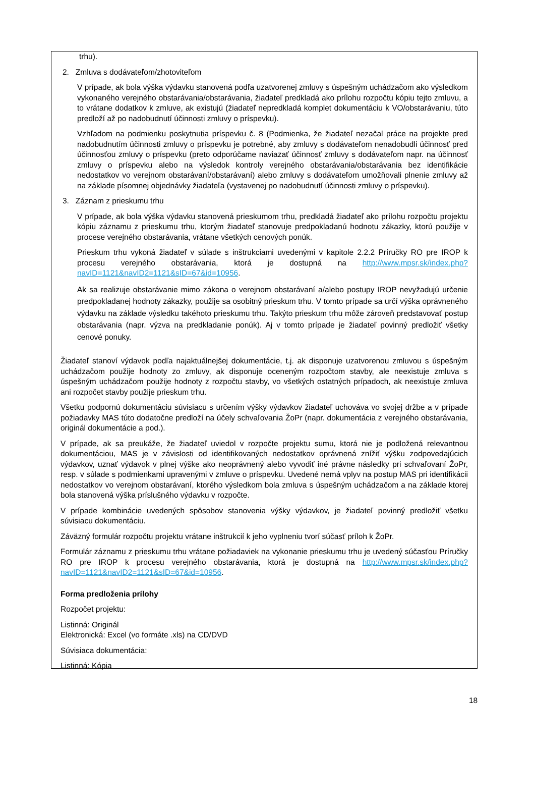trhu).
2. Zmluva s dodávateľom/zhotoviteľom
V prípade, ak bola výška výdavku stanovená podľa uzatvorenej zmluvy s úspešným uchádzačom ako výsledkom vykonaného verejného obstarávania/obstarávania, žiadateľ predkladá ako prílohu rozpočtu kópiu tejto zmluvu, a to vrátane dodatkov k zmluve, ak existujú (žiadateľ nepredkladá komplet dokumentáciu k VO/obstarávaniu, túto predloží až po nadobudnutí účinnosti zmluvy o príspevku).
Vzhľadom na podmienku poskytnutia príspevku č. 8 (Podmienka, že žiadateľ nezačal práce na projekte pred nadobudnutím účinnosti zmluvy o príspevku je potrebné, aby zmluvy s dodávateľom nenadobudli účinnosť pred účinnosťou zmluvy o príspevku (preto odporúčame naviazať účinnosť zmluvy s dodávateľom napr. na účinnosť zmluvy o príspevku alebo na výsledok kontroly verejného obstarávania/obstarávania bez identifikácie nedostatkov vo verejnom obstarávaní/obstarávaní) alebo zmluvy s dodávateľom umožňovali plnenie zmluvy až na základe písomnej objednávky žiadateľa (vystavenej po nadobudnutí účinnosti zmluvy o príspevku).
3. Záznam z prieskumu trhu
V prípade, ak bola výška výdavku stanovená prieskumom trhu, predkladá žiadateľ ako prílohu rozpočtu projektu kópiu záznamu z prieskumu trhu, ktorým žiadateľ stanovuje predpokladanú hodnotu zákazky, ktorú použije v procese verejného obstarávania, vrátane všetkých cenových ponúk.
Prieskum trhu vykoná žiadateľ v súlade s inštrukciami uvedenými v kapitole 2.2.2 Príručky RO pre IROP k procesu verejného obstarávania, ktorá je dostupná na http://www.mpsr.sk/index.php?navID=1121&navID2=1121&sID=67&id=10956.
Ak sa realizuje obstarávanie mimo zákona o verejnom obstarávaní a/alebo postupy IROP nevyžadujú určenie predpokladanej hodnoty zákazky, použije sa osobitný prieskum trhu. V tomto prípade sa určí výška oprávneného výdavku na základe výsledku takéhoto prieskumu trhu. Takýto prieskum trhu môže zároveň predstavovať postup obstarávania (napr. výzva na predkladanie ponúk). Aj v tomto prípade je žiadateľ povinný predložiť všetky cenové ponuky.
Žiadateľ stanoví výdavok podľa najaktuálnejšej dokumentácie, t.j. ak disponuje uzatvorenou zmluvou s úspešným uchádzačom použije hodnoty zo zmluvy, ak disponuje oceneným rozpočtom stavby, ale neexistuje zmluva s úspešným uchádzačom použije hodnoty z rozpočtu stavby, vo všetkých ostatných prípadoch, ak neexistuje zmluva ani rozpočet stavby použije prieskum trhu.
Všetku podpornú dokumentáciu súvisiacu s určením výšky výdavkov žiadateľ uchováva vo svojej držbe a v prípade požiadavky MAS túto dodatočne predloží na účely schvaľovania ŽoPr (napr. dokumentácia z verejného obstarávania, originál dokumentácie a pod.).
V prípade, ak sa preukáže, že žiadateľ uviedol v rozpočte projektu sumu, ktorá nie je podložená relevantnou dokumentáciou, MAS je v závislosti od identifikovaných nedostatkov oprávnená znížiť výšku zodpovedajúcich výdavkov, uznať výdavok v plnej výške ako neoprávnený alebo vyvodiť iné právne následky pri schvaľovaní ŽoPr, resp. v súlade s podmienkami upravenými v zmluve o príspevku. Uvedené nemá vplyv na postup MAS pri identifikácii nedostatkov vo verejnom obstarávaní, ktorého výsledkom bola zmluva s úspešným uchádzačom a na základe ktorej bola stanovená výška príslušného výdavku v rozpočte.
V prípade kombinácie uvedených spôsobov stanovenia výšky výdavkov, je žiadateľ povinný predložiť všetku súvisiacu dokumentáciu.
Záväzný formulár rozpočtu projektu vrátane inštrukcií k jeho vyplneniu tvorí súčasť príloh k ŽoPr.
Formulár záznamu z prieskumu trhu vrátane požiadaviek na vykonanie prieskumu trhu je uvedený súčasťou Príručky RO pre IROP k procesu verejného obstarávania, ktorá je dostupná na http://www.mpsr.sk/index.php?navID=1121&navID2=1121&sID=67&id=10956.
Forma predloženia prílohy
Rozpočet projektu:
Listinná: Originál
Elektronická: Excel (vo formáte .xls) na CD/DVD
Súvisiaca dokumentácia:
Listinná: Kópia
18